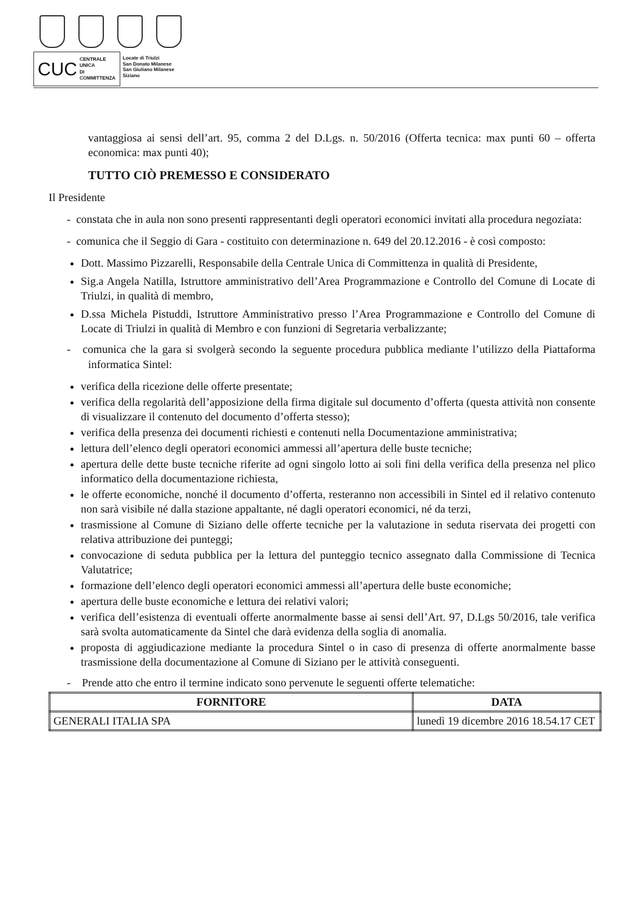CUC CENTRALE UNICA
DI COMMITTENZA
Locate di Triulzi
San Donato Milanese
San Giuliano Milanese
Siziano
vantaggiosa ai sensi dell’art. 95, comma 2 del D.Lgs. n. 50/2016 (Offerta tecnica: max punti 60 – offerta economica: max punti 40);
TUTTO CIÒ PREMESSO E CONSIDERATO
Il Presidente
- constata che in aula non sono presenti rappresentanti degli operatori economici invitati alla procedura negoziata:
- comunica che il Seggio di Gara - costituito con determinazione n. 649 del 20.12.2016 - è così composto:
Dott. Massimo Pizzarelli, Responsabile della Centrale Unica di Committenza in qualità di Presidente,
Sig.a Angela Natilla, Istruttore amministrativo dell’Area Programmazione e Controllo del Comune di Locate di Triulzi, in qualità di membro,
D.ssa Michela Pistuddi, Istruttore Amministrativo presso l’Area Programmazione e Controllo del Comune di Locate di Triulzi in qualità di Membro e con funzioni di Segretaria verbalizzante;
- comunica che la gara si svolgerà secondo la seguente procedura pubblica mediante l’utilizzo della Piattaforma informatica Sintel:
verifica della ricezione delle offerte presentate;
verifica della regolarità dell’apposizione della firma digitale sul documento d’offerta (questa attività non consente di visualizzare il contenuto del documento d’offerta stesso);
verifica della presenza dei documenti richiesti e contenuti nella Documentazione amministrativa;
lettura dell’elenco degli operatori economici ammessi all’apertura delle buste tecniche;
apertura delle dette buste tecniche riferite ad ogni singolo lotto ai soli fini della verifica della presenza nel plico informatico della documentazione richiesta,
le offerte economiche, nonché il documento d’offerta, resteranno non accessibili in Sintel ed il relativo contenuto non sarà visibile né dalla stazione appaltante, né dagli operatori economici, né da terzi,
trasmissione al Comune di Siziano delle offerte tecniche per la valutazione in seduta riservata dei progetti con relativa attribuzione dei punteggi;
convocazione di seduta pubblica per la lettura del punteggio tecnico assegnato dalla Commissione di Tecnica Valutatrice;
formazione dell’elenco degli operatori economici ammessi all’apertura delle buste economiche;
apertura delle buste economiche e lettura dei relativi valori;
verifica dell’esistenza di eventuali offerte anormalmente basse ai sensi dell’Art. 97, D.Lgs 50/2016, tale verifica sarà svolta automaticamente da Sintel che darà evidenza della soglia di anomalia.
proposta di aggiudicazione mediante la procedura Sintel o in caso di presenza di offerte anormalmente basse trasmissione della documentazione al Comune di Siziano per le attività conseguenti.
- Prende atto che entro il termine indicato sono pervenute le seguenti offerte telematiche:
| FORNITORE | DATA |
| --- | --- |
| GENERALI ITALIA SPA | lunedì 19 dicembre 2016 18.54.17 CET |